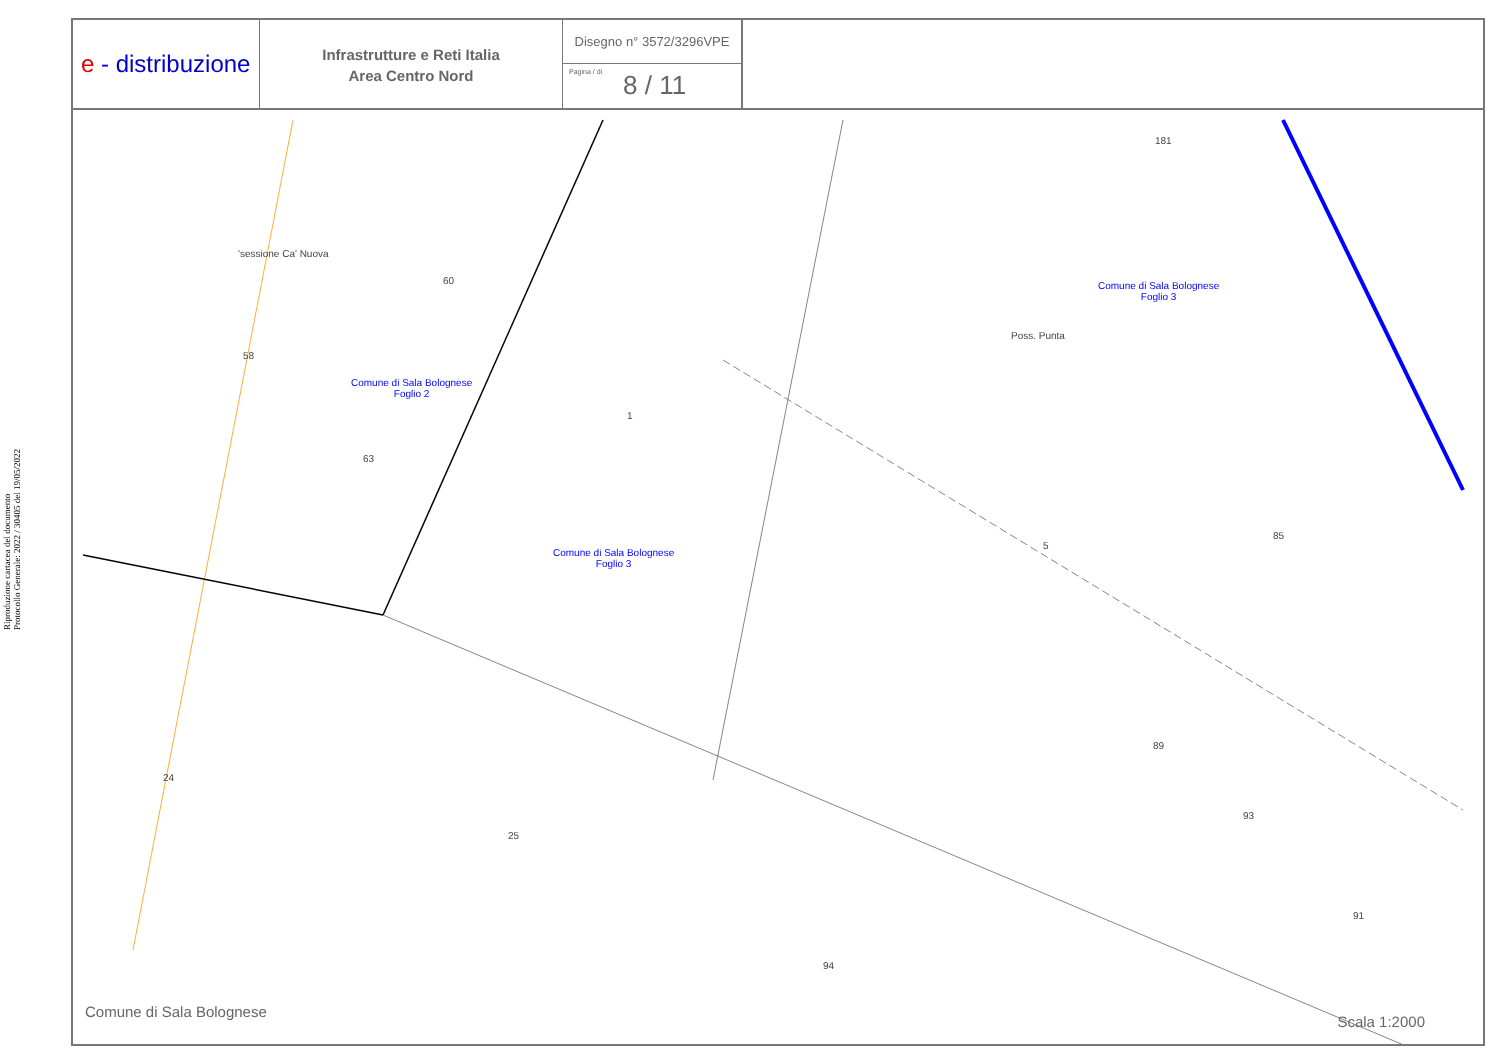Riproduzione cartacea del documento
Protocollo Generale: 2022 / 30405 del 19/05/2022
e - distribuzione
Infrastrutture e Reti Italia
Area Centro Nord
Disegno n° 3572/3296VPE
Pagina / di 8 / 11
'sessione Ca' Nuova
58
60
63
1
5
181
Poss. Punta
85
24
25
94
89
93
91
Comune di Sala Bolognese
Foglio 2
Comune di Sala Bolognese
Foglio 3
Comune di Sala Bolognese
Foglio 3
Comune di Sala Bolognese
Scala 1:2000